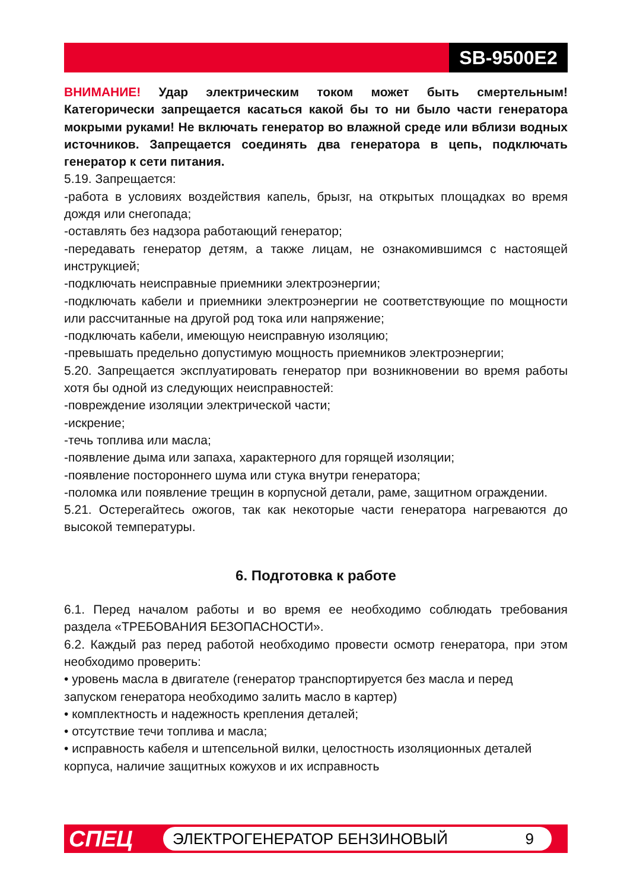SB-9500E2
ВНИМАНИЕ! Удар электрическим током может быть смертельным! Категорически запрещается касаться какой бы то ни было части генератора мокрыми руками! Не включать генератор во влажной среде или вблизи водных источников. Запрещается соединять два генератора в цепь, подключать генератор к сети питания.
5.19. Запрещается:
-работа в условиях воздействия капель, брызг, на открытых площадках во время дождя или снегопада;
-оставлять без надзора работающий генератор;
-передавать генератор детям, а также лицам, не ознакомившимся с настоящей инструкцией;
-подключать неисправные приемники электроэнергии;
-подключать кабели и приемники электроэнергии не соответствующие по мощности или рассчитанные на другой род тока или напряжение;
-подключать кабели, имеющую неисправную изоляцию;
-превышать предельно допустимую мощность приемников электроэнергии;
5.20. Запрещается эксплуатировать генератор при возникновении во время работы хотя бы одной из следующих неисправностей:
-повреждение изоляции электрической части;
-искрение;
-течь топлива или масла;
-появление дыма или запаха, характерного для горящей изоляции;
-появление постороннего шума или стука внутри генератора;
-поломка или появление трещин в корпусной детали, раме, защитном ограждении.
5.21. Остерегайтесь ожогов, так как некоторые части генератора нагреваются до высокой температуры.
6. Подготовка к работе
6.1. Перед началом работы и во время ее необходимо соблюдать требования раздела «ТРЕБОВАНИЯ БЕЗОПАСНОСТИ».
6.2. Каждый раз перед работой необходимо провести осмотр генератора, при этом необходимо проверить:
• уровень масла в двигателе (генератор транспортируется без масла и перед запуском генератора необходимо залить масло в картер)
• комплектность и надежность крепления деталей;
• отсутствие течи топлива и масла;
• исправность кабеля и штепсельной вилки, целостность изоляционных деталей корпуса, наличие защитных кожухов и их исправность
СПЕЦ ЭЛЕКТРОГЕНЕРАТОР БЕНЗИНОВЫЙ 9